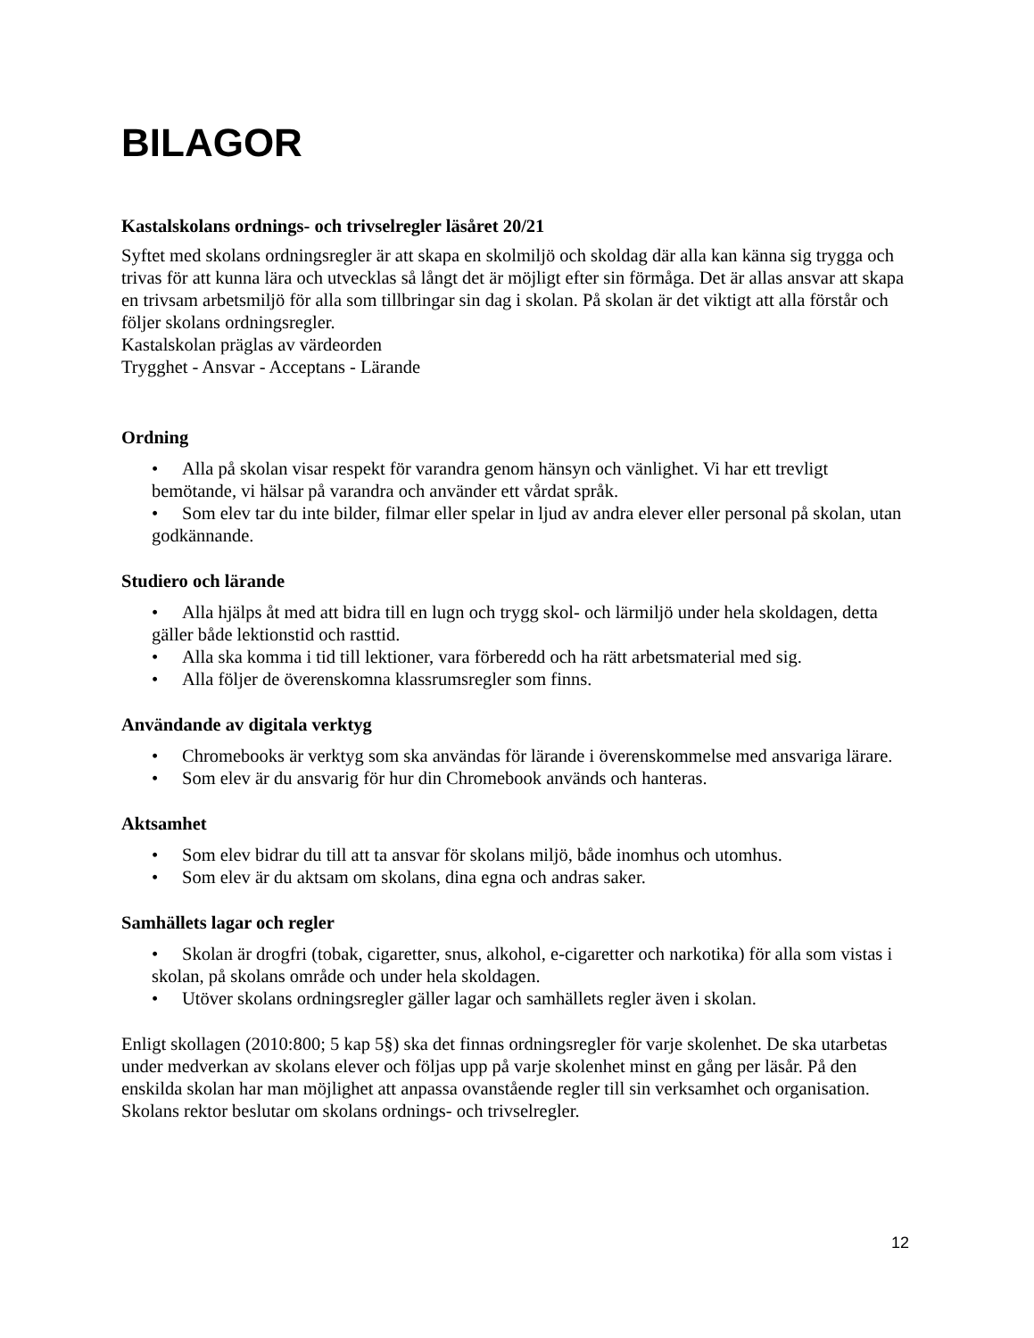BILAGOR
Kastalskolans ordnings- och trivselregler läsåret 20/21
Syftet med skolans ordningsregler är att skapa en skolmiljö och skoldag där alla kan känna sig trygga och trivas för att kunna lära och utvecklas så långt det är möjligt efter sin förmåga. Det är allas ansvar att skapa en trivsam arbetsmiljö för alla som tillbringar sin dag i skolan. På skolan är det viktigt att alla förstår och följer skolans ordningsregler.
Kastalskolan präglas av värdeorden
Trygghet - Ansvar - Acceptans - Lärande
Ordning
• Alla på skolan visar respekt för varandra genom hänsyn och vänlighet. Vi har ett trevligt bemötande, vi hälsar på varandra och använder ett vårdat språk.
• Som elev tar du inte bilder, filmar eller spelar in ljud av andra elever eller personal på skolan, utan godkännande.
Studiero och lärande
• Alla hjälps åt med att bidra till en lugn och trygg skol- och lärmiljö under hela skoldagen, detta gäller både lektionstid och rasttid.
• Alla ska komma i tid till lektioner, vara förberedd och ha rätt arbetsmaterial med sig.
• Alla följer de överenskomna klassrumsregler som finns.
Användande av digitala verktyg
• Chromebooks är verktyg som ska användas för lärande i överenskommelse med ansvariga lärare.
• Som elev är du ansvarig för hur din Chromebook används och hanteras.
Aktsamhet
• Som elev bidrar du till att ta ansvar för skolans miljö, både inomhus och utomhus.
• Som elev är du aktsam om skolans, dina egna och andras saker.
Samhällets lagar och regler
• Skolan är drogfri (tobak, cigaretter, snus, alkohol, e-cigaretter och narkotika) för alla som vistas i skolan, på skolans område och under hela skoldagen.
• Utöver skolans ordningsregler gäller lagar och samhällets regler även i skolan.
Enligt skollagen (2010:800; 5 kap 5§) ska det finnas ordningsregler för varje skolenhet. De ska utarbetas under medverkan av skolans elever och följas upp på varje skolenhet minst en gång per läsår. På den enskilda skolan har man möjlighet att anpassa ovanstående regler till sin verksamhet och organisation. Skolans rektor beslutar om skolans ordnings- och trivselregler.
12